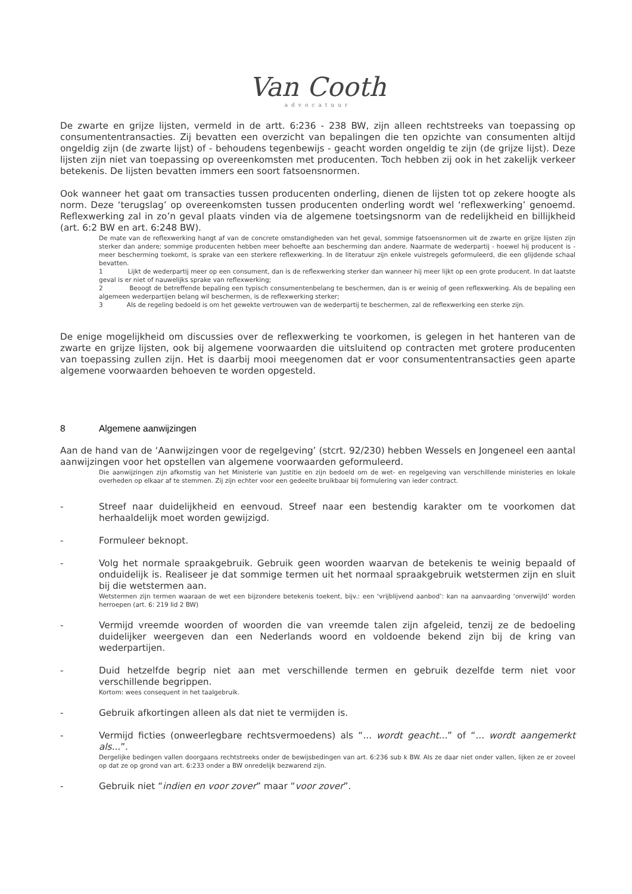Van Cooth
advocatuur
De zwarte en grijze lijsten, vermeld in de artt. 6:236 - 238 BW, zijn alleen rechtstreeks van toepassing op consumententransacties. Zij bevatten een overzicht van bepalingen die ten opzichte van consumenten altijd ongeldig zijn (de zwarte lijst) of - behoudens tegenbewijs - geacht worden ongeldig te zijn (de grijze lijst). Deze lijsten zijn niet van toepassing op overeenkomsten met producenten. Toch hebben zij ook in het zakelijk verkeer betekenis. De lijsten bevatten immers een soort fatsoensnormen.
Ook wanneer het gaat om transacties tussen producenten onderling, dienen de lijsten tot op zekere hoogte als norm. Deze ‘terugslag’ op overeenkomsten tussen producenten onderling wordt wel ‘reflexwerking’ genoemd. Reflexwerking zal in zo’n geval plaats vinden via de algemene toetsingsnorm van de redelijkheid en billijkheid (art. 6:2 BW en art. 6:248 BW).
De mate van de reflexwerking hangt af van de concrete omstandigheden van het geval, sommige fatsoensnormen uit de zwarte en grijze lijsten zijn sterker dan andere; sommige producenten hebben meer behoefte aan bescherming dan andere. Naarmate de wederpartij - hoewel hij producent is - meer bescherming toekomt, is sprake van een sterkere reflexwerking. In de literatuur zijn enkele vuistregels geformuleerd, die een glijdende schaal bevatten.
1 Lijkt de wederpartij meer op een consument, dan is de reflexwerking sterker dan wanneer hij meer lijkt op een grote producent. In dat laatste geval is er niet of nauwelijks sprake van reflexwerking;
2 Beoogt de betreffende bepaling een typisch consumentenbelang te beschermen, dan is er weinig of geen reflexwerking. Als de bepaling een algemeen wederpartijen belang wil beschermen, is de reflexwerking sterker;
3 Als de regeling bedoeld is om het gewekte vertrouwen van de wederpartij te beschermen, zal de reflexwerking een sterke zijn.
De enige mogelijkheid om discussies over de reflexwerking te voorkomen, is gelegen in het hanteren van de zwarte en grijze lijsten, ook bij algemene voorwaarden die uitsluitend op contracten met grotere producenten van toepassing zullen zijn. Het is daarbij mooi meegenomen dat er voor consumententransacties geen aparte algemene voorwaarden behoeven te worden opgesteld.
8 Algemene aanwijzingen
Aan de hand van de ‘Aanwijzingen voor de regelgeving’ (stcrt. 92/230) hebben Wessels en Jongeneel een aantal aanwijzingen voor het opstellen van algemene voorwaarden geformuleerd.
Die aanwijzingen zijn afkomstig van het Ministerie van Justitie en zijn bedoeld om de wet- en regelgeving van verschillende ministeries en lokale overheden op elkaar af te stemmen. Zij zijn echter voor een gedeelte bruikbaar bij formulering van ieder contract.
- Streef naar duidelijkheid en eenvoud. Streef naar een bestendig karakter om te voorkomen dat herhaaldelijk moet worden gewijzigd.
- Formuleer beknopt.
- Volg het normale spraakgebruik. Gebruik geen woorden waarvan de betekenis te weinig bepaald of onduidelijk is. Realiseer je dat sommige termen uit het normaal spraakgebruik wetstermen zijn en sluit bij die wetstermen aan.
Wetstermen zijn termen waaraan de wet een bijzondere betekenis toekent, bijv.: een ‘vrijblijvend aanbod’: kan na aanvaarding ‘onverwijld’ worden herroepen (art. 6: 219 lid 2 BW)
- Vermijd vreemde woorden of woorden die van vreemde talen zijn afgeleid, tenzij ze de bedoeling duidelijker weergeven dan een Nederlands woord en voldoende bekend zijn bij de kring van wederpartijen.
- Duid hetzelfde begrip niet aan met verschillende termen en gebruik dezelfde term niet voor verschillende begrippen.
Kortom: wees consequent in het taalgebruik.
- Gebruik afkortingen alleen als dat niet te vermijden is.
- Vermijd ficties (onweerlegbare rechtsvermoedens) als “... wordt geacht...” of “... wordt aangemerkt als...”.
Dergelijke bedingen vallen doorgaans rechtstreeks onder de bewijsbedingen van art. 6:236 sub k BW. Als ze daar niet onder vallen, lijken ze er zoveel op dat ze op grond van art. 6:233 onder a BW onredelijk bezwarend zijn.
- Gebruik niet “indien en voor zover” maar “voor zover”.